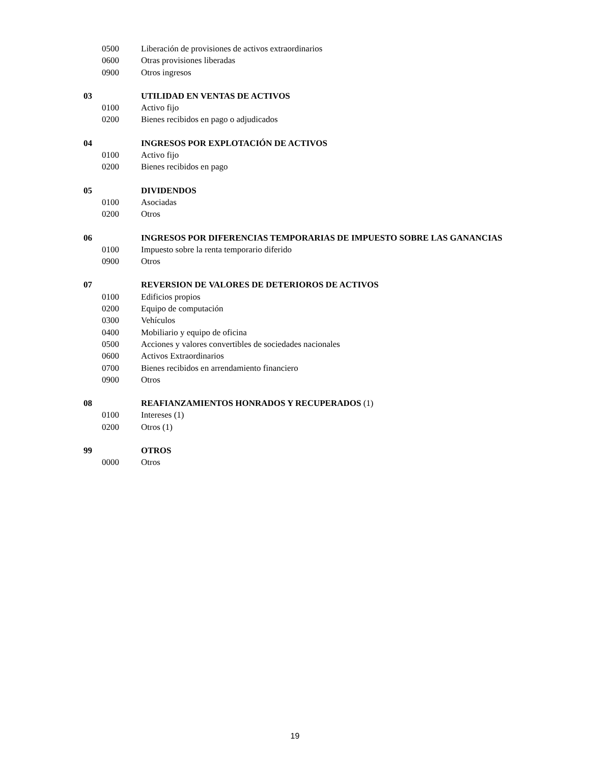0500 Liberación de provisiones de activos extraordinarios
0600 Otras provisiones liberadas
0900 Otros ingresos
03 UTILIDAD EN VENTAS DE ACTIVOS
0100 Activo fijo
0200 Bienes recibidos en pago o adjudicados
04 INGRESOS POR EXPLOTACIÓN DE ACTIVOS
0100 Activo fijo
0200 Bienes recibidos en pago
05 DIVIDENDOS
0100 Asociadas
0200 Otros
06 INGRESOS POR DIFERENCIAS TEMPORARIAS DE IMPUESTO SOBRE LAS GANANCIAS
0100 Impuesto sobre la renta temporario diferido
0900 Otros
07 REVERSION DE VALORES DE DETERIOROS DE ACTIVOS
0100 Edificios propios
0200 Equipo de computación
0300 Vehículos
0400 Mobiliario y equipo de oficina
0500 Acciones y valores convertibles de sociedades nacionales
0600 Activos Extraordinarios
0700 Bienes recibidos en arrendamiento financiero
0900 Otros
08 REAFIANZAMIENTOS HONRADOS Y RECUPERADOS (1)
0100 Intereses (1)
0200 Otros (1)
99 OTROS
0000 Otros
19